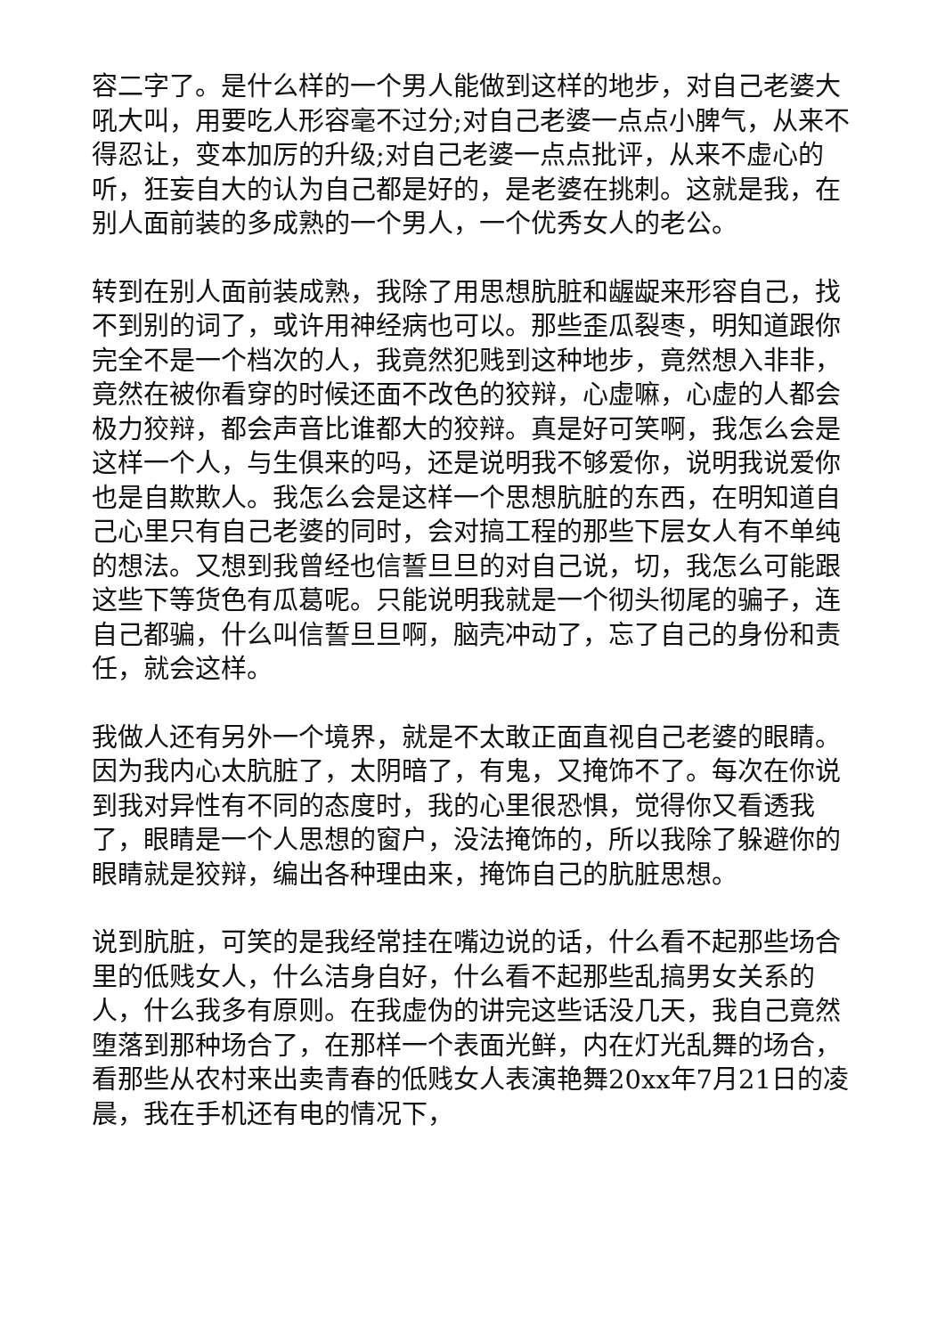容二字了。是什么样的一个男人能做到这样的地步，对自己老婆大吼大叫，用要吃人形容毫不过分;对自己老婆一点点小脾气，从来不得忍让，变本加厉的升级;对自己老婆一点点批评，从来不虚心的听，狂妄自大的认为自己都是好的，是老婆在挑刺。这就是我，在别人面前装的多成熟的一个男人，一个优秀女人的老公。
转到在别人面前装成熟，我除了用思想肮脏和龌龊来形容自己，找不到别的词了，或许用神经病也可以。那些歪瓜裂枣，明知道跟你完全不是一个档次的人，我竟然犯贱到这种地步，竟然想入非非，竟然在被你看穿的时候还面不改色的狡辩，心虚嘛，心虚的人都会极力狡辩，都会声音比谁都大的狡辩。真是好可笑啊，我怎么会是这样一个人，与生俱来的吗，还是说明我不够爱你，说明我说爱你也是自欺欺人。我怎么会是这样一个思想肮脏的东西，在明知道自己心里只有自己老婆的同时，会对搞工程的那些下层女人有不单纯的想法。又想到我曾经也信誓旦旦的对自己说，切，我怎么可能跟这些下等货色有瓜葛呢。只能说明我就是一个彻头彻尾的骗子，连自己都骗，什么叫信誓旦旦啊，脑壳冲动了，忘了自己的身份和责任，就会这样。
我做人还有另外一个境界，就是不太敢正面直视自己老婆的眼睛。因为我内心太肮脏了，太阴暗了，有鬼，又掩饰不了。每次在你说到我对异性有不同的态度时，我的心里很恐惧，觉得你又看透我了，眼睛是一个人思想的窗户，没法掩饰的，所以我除了躲避你的眼睛就是狡辩，编出各种理由来，掩饰自己的肮脏思想。
说到肮脏，可笑的是我经常挂在嘴边说的话，什么看不起那些场合里的低贱女人，什么洁身自好，什么看不起那些乱搞男女关系的人，什么我多有原则。在我虚伪的讲完这些话没几天，我自己竟然堕落到那种场合了，在那样一个表面光鲜，内在灯光乱舞的场合，看那些从农村来出卖青春的低贱女人表演艳舞20xx年7月21日的凌晨，我在手机还有电的情况下，